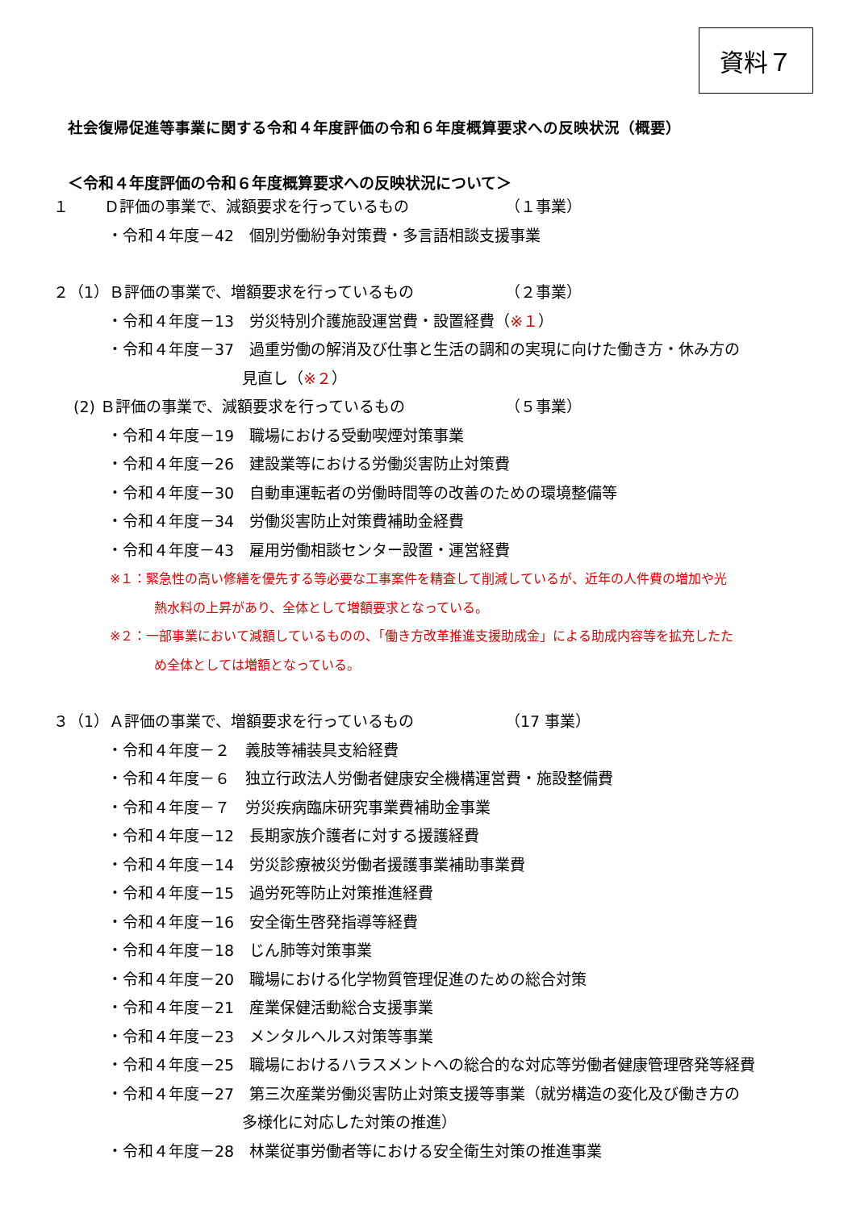資料７
社会復帰促進等事業に関する令和４年度評価の令和６年度概算要求への反映状況（概要）
＜令和４年度評価の令和６年度概算要求への反映状況について＞
１　　 Ｄ評価の事業で、減額要求を行っているもの （１事業）
・令和４年度－42　個別労働紛争対策費・多言語相談支援事業
２（1）Ｂ評価の事業で、増額要求を行っているもの （２事業）
・令和４年度－13　労災特別介護施設運営費・設置経費（※１）
・令和４年度－37　過重労働の解消及び仕事と生活の調和の実現に向けた働き方・休み方の
見直し（※２）
　 (2) Ｂ評価の事業で、減額要求を行っているもの （５事業）
・令和４年度－19　職場における受動喫煙対策事業
・令和４年度－26　建設業等における労働災害防止対策費
・令和４年度－30　自動車運転者の労働時間等の改善のための環境整備等
・令和４年度－34　労働災害防止対策費補助金経費
・令和４年度－43　雇用労働相談センター設置・運営経費
※１：緊急性の高い修繕を優先する等必要な工事案件を精査して削減しているが、近年の人件費の増加や光
熱水料の上昇があり、全体として増額要求となっている。
※２：一部事業において減額しているものの、「働き方改革推進支援助成金」による助成内容等を拡充したた
め全体としては増額となっている。
３（1）Ａ評価の事業で、増額要求を行っているもの （17 事業）
・令和４年度－２　義肢等補装具支給経費
・令和４年度－６　独立行政法人労働者健康安全機構運営費・施設整備費
・令和４年度－７　労災疾病臨床研究事業費補助金事業
・令和４年度－12　長期家族介護者に対する援護経費
・令和４年度－14　労災診療被災労働者援護事業補助事業費
・令和４年度－15　過労死等防止対策推進経費
・令和４年度－16　安全衛生啓発指導等経費
・令和４年度－18　じん肺等対策事業
・令和４年度－20　職場における化学物質管理促進のための総合対策
・令和４年度－21　産業保健活動総合支援事業
・令和４年度－23　メンタルヘルス対策等事業
・令和４年度－25　職場におけるハラスメントへの総合的な対応等労働者健康管理啓発等経費
・令和４年度－27　第三次産業労働災害防止対策支援等事業（就労構造の変化及び働き方の
多様化に対応した対策の推進）
・令和４年度－28　林業従事労働者等における安全衛生対策の推進事業